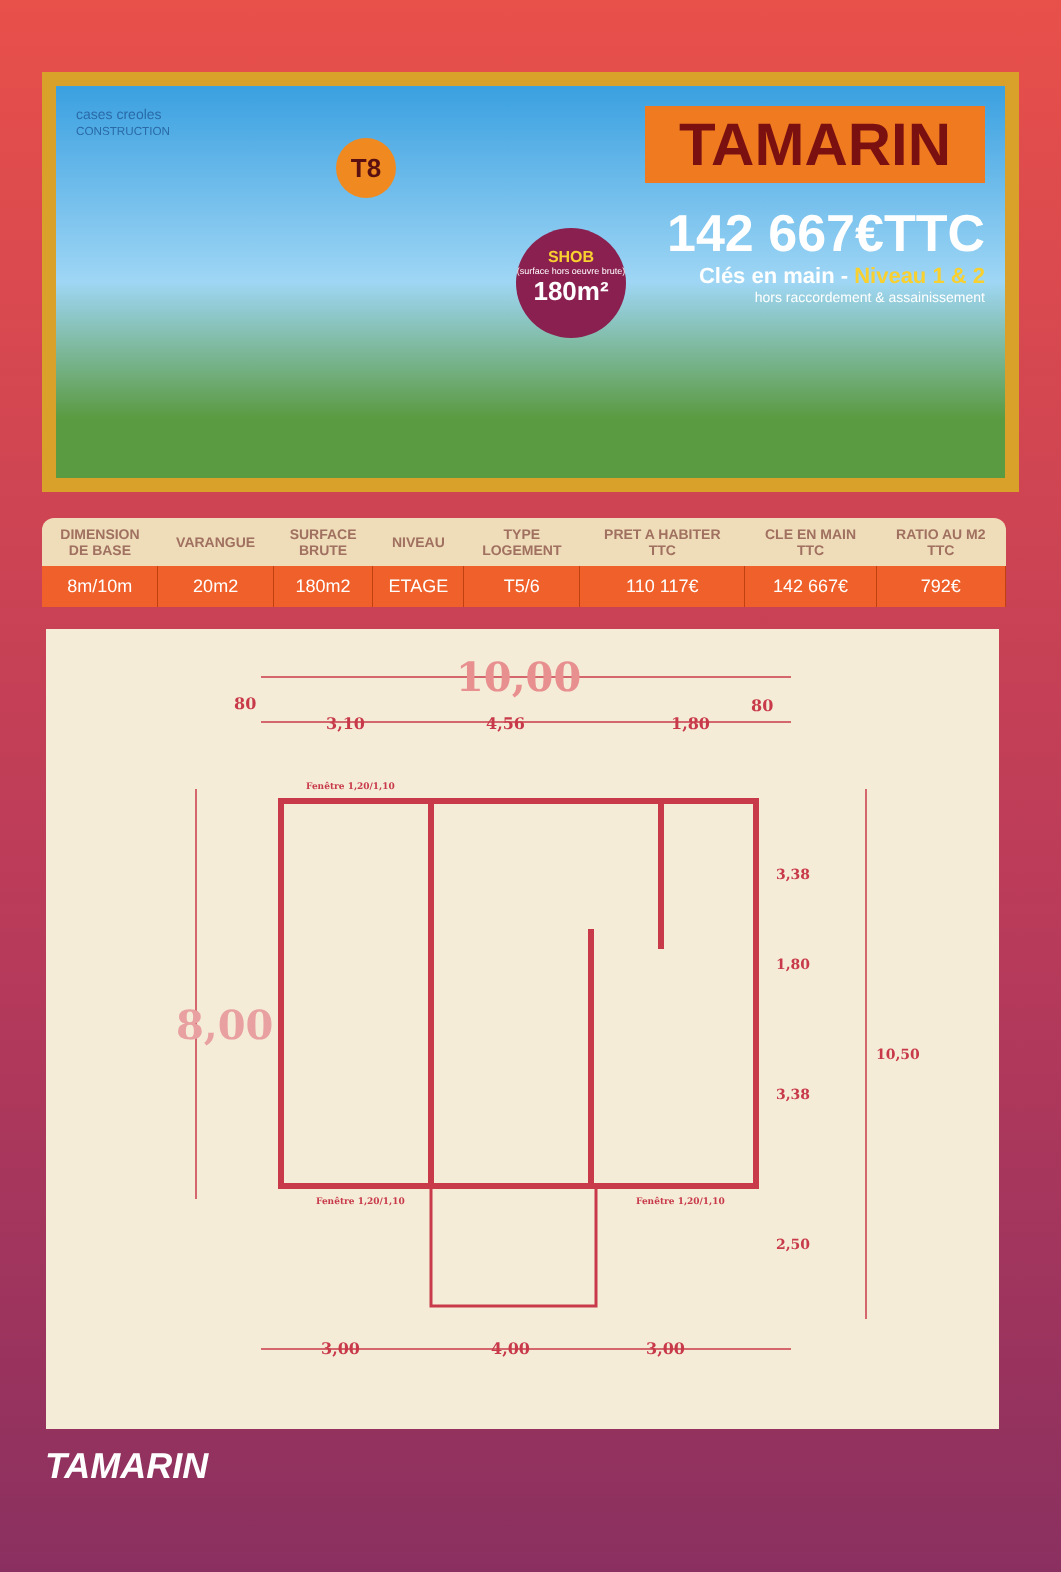TAMARIN
142 667€TTC
Clés en main - Niveau 1 & 2
hors raccordement & assainissement
cases creoles
CONSTRUCTION
T8
SHOB (surface hors oeuvre brute) 180m²
| DIMENSION DE BASE | VARANGUE | SURFACE BRUTE | NIVEAU | TYPE LOGEMENT | PRET A HABITER TTC | CLE EN MAIN TTC | RATIO AU M2 TTC |
| --- | --- | --- | --- | --- | --- | --- | --- |
| 8m/10m | 20m2 | 180m2 | ETAGE | T5/6 | 110 117€ | 142 667€ | 792€ |
10,00
80
3,10
4,56
1,80
80
Fenêtre 1,20/1,10
Fenêtre 1,20/1,10
Fenêtre 1,20/1,10
8,00
3,38
1,80
3,38
10,50
2,50
3,00
4,00
3,00
TAMARIN